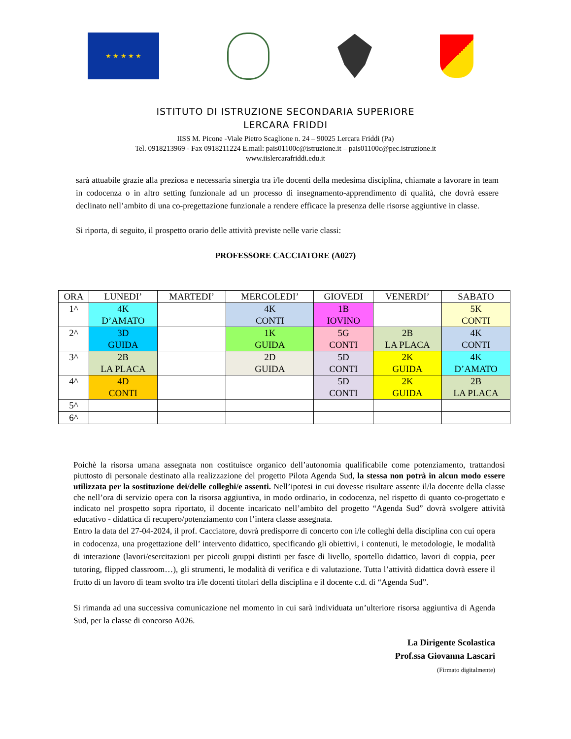★ ★ ★ ★ ★
ISTITUTO DI ISTRUZIONE SECONDARIA SUPERIORE
LERCARA FRIDDI
IISS M. Picone -Viale Pietro Scaglione n. 24 – 90025 Lercara Friddi (Pa)
Tel. 0918213969 - Fax 0918211224 E.mail: pais01100c@istruzione.it – pais01100c@pec.istruzione.it
www.iislercarafriddi.edu.it
sarà attuabile grazie alla preziosa e necessaria sinergia tra i/le docenti della medesima disciplina, chiamate a lavorare in team in codocenza o in altro setting funzionale ad un processo di insegnamento-apprendimento di qualità, che dovrà essere declinato nell’ambito di una co-pregettazione funzionale a rendere efficace la presenza delle risorse aggiuntive in classe.
Si riporta, di seguito, il prospetto orario delle attività previste nelle varie classi:
PROFESSORE CACCIATORE (A027)
| ORA | LUNEDI’ | MARTEDI’ | MERCOLEDI’ | GIOVEDI | VENERDI’ | SABATO |
| --- | --- | --- | --- | --- | --- | --- |
| 1^ | 4K D’AMATO | | 4K CONTI | 1B IOVINO | | 5K CONTI |
| 2^ | 3D GUIDA | | 1K GUIDA | 5G CONTI | 2B LA PLACA | 4K CONTI |
| 3^ | 2B LA PLACA | | 2D GUIDA | 5D CONTI | 2K GUIDA | 4K D’AMATO |
| 4^ | 4D CONTI | | | 5D CONTI | 2K GUIDA | 2B LA PLACA |
| 5^ | | | | | | |
| 6^ | | | | | | |
Poichè la risorsa umana assegnata non costituisce organico dell’autonomia qualificabile come potenziamento, trattandosi piuttosto di personale destinato alla realizzazione del progetto Pilota Agenda Sud, la stessa non potrà in alcun modo essere utilizzata per la sostituzione dei/delle colleghi/e assenti. Nell’ipotesi in cui dovesse risultare assente il/la docente della classe che nell’ora di servizio opera con la risorsa aggiuntiva, in modo ordinario, in codocenza, nel rispetto di quanto co-progettato e indicato nel prospetto sopra riportato, il docente incaricato nell’ambito del progetto “Agenda Sud” dovrà svolgere attività educativo - didattica di recupero/potenziamento con l’intera classe assegnata.
Entro la data del 27-04-2024, il prof. Cacciatore, dovrà predisporre di concerto con i/le colleghi della disciplina con cui opera in codocenza, una progettazione dell’ intervento didattico, specificando gli obiettivi, i contenuti, le metodologie, le modalità di interazione (lavori/esercitazioni per piccoli gruppi distinti per fasce di livello, sportello didattico, lavori di coppia, peer tutoring, flipped classroom…), gli strumenti, le modalità di verifica e di valutazione. Tutta l’attività didattica dovrà essere il frutto di un lavoro di team svolto tra i/le docenti titolari della disciplina e il docente c.d. di “Agenda Sud”.
Si rimanda ad una successiva comunicazione nel momento in cui sarà individuata un’ulteriore risorsa aggiuntiva di Agenda Sud, per la classe di concorso A026.
La Dirigente Scolastica
Prof.ssa Giovanna Lascari
(Firmato digitalmente)